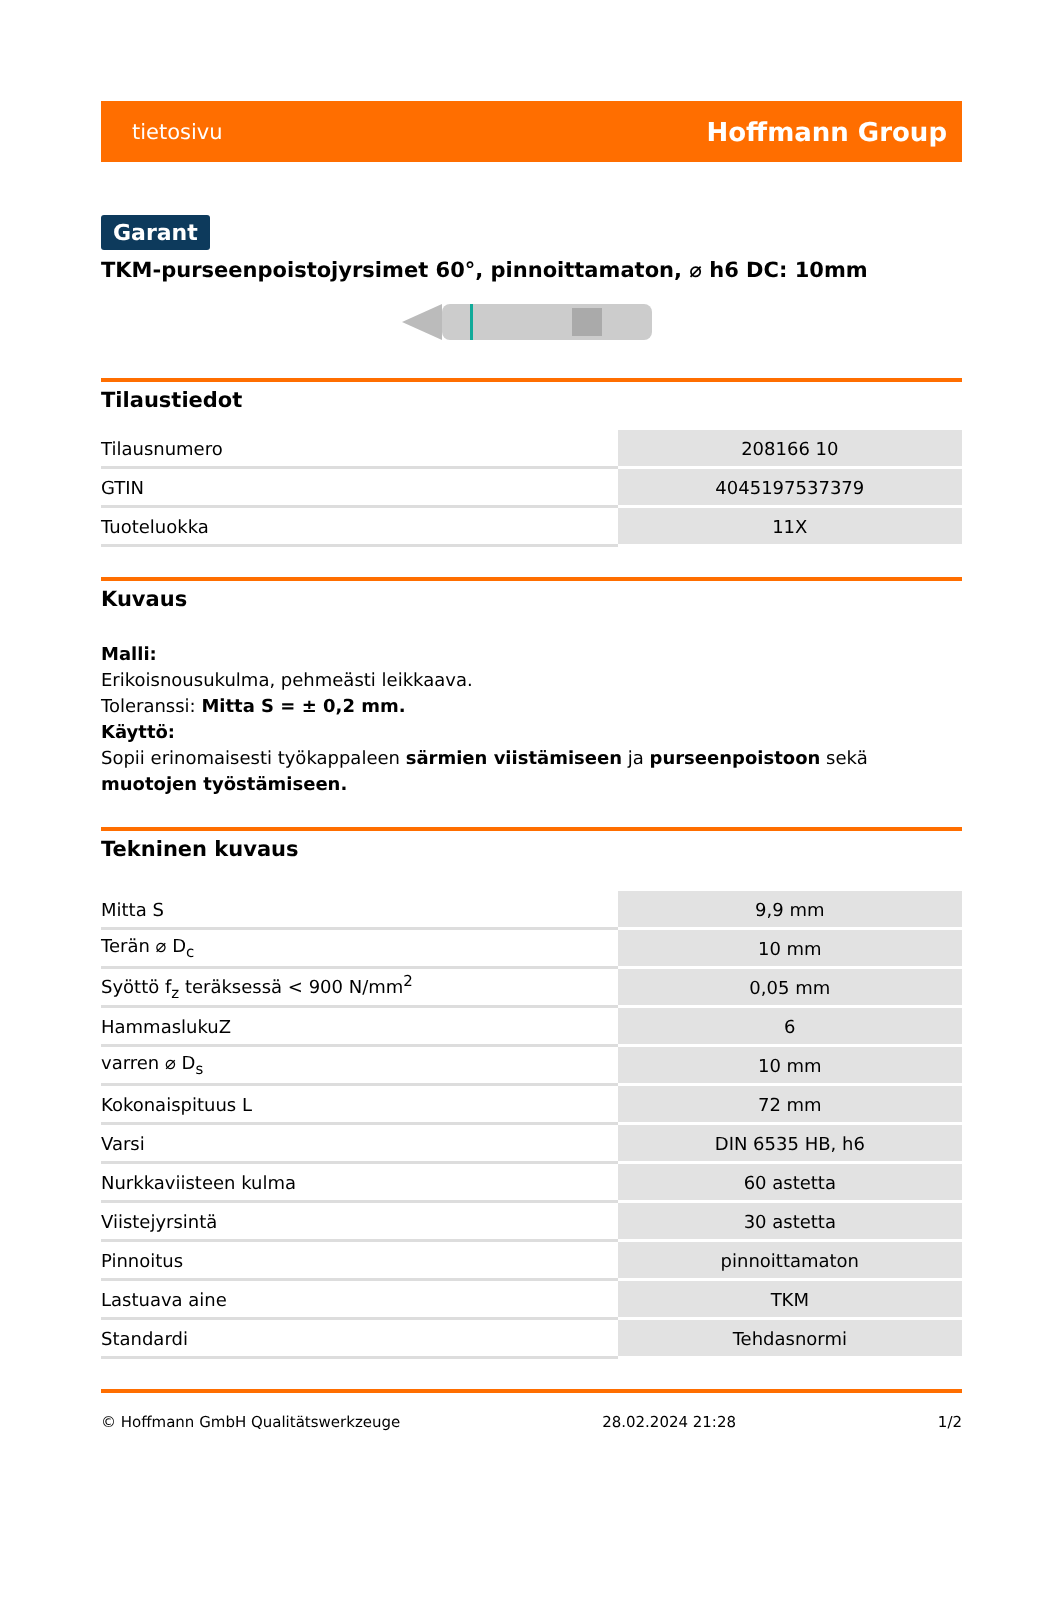tietosivu Hoffmann Group
Garant
TKM-purseenpoistojyrsimet 60°, pinnoittamaton, ⌀ h6 DC: 10mm
Tilaustiedot
| Tilausnumero | 208166 10 |
| GTIN | 4045197537379 |
| Tuoteluokka | 11X |
Kuvaus
Malli:
Erikoisnousukulma, pehmeästi leikkaava.
Toleranssi: Mitta S = ± 0,2 mm.
Käyttö:
Sopii erinomaisesti työkappaleen särmien viistämiseen ja purseenpoistoon sekä muotojen työstämiseen.
Tekninen kuvaus
| Mitta S | 9,9 mm |
| Terän ⌀ D<sub>c</sub> | 10 mm |
| Syöttö f<sub>z</sub> teräksessä < 900 N/mm<sup>2</sup> | 0,05 mm |
| HammaslukuZ | 6 |
| varren ⌀ D<sub>s</sub> | 10 mm |
| Kokonaispituus L | 72 mm |
| Varsi | DIN 6535 HB, h6 |
| Nurkkaviisteen kulma | 60 astetta |
| Viistejyrsintä | 30 astetta |
| Pinnoitus | pinnoittamaton |
| Lastuava aine | TKM |
| Standardi | Tehdasnormi |
© Hoffmann GmbH Qualitätswerkzeuge 28.02.2024 21:28 1/2